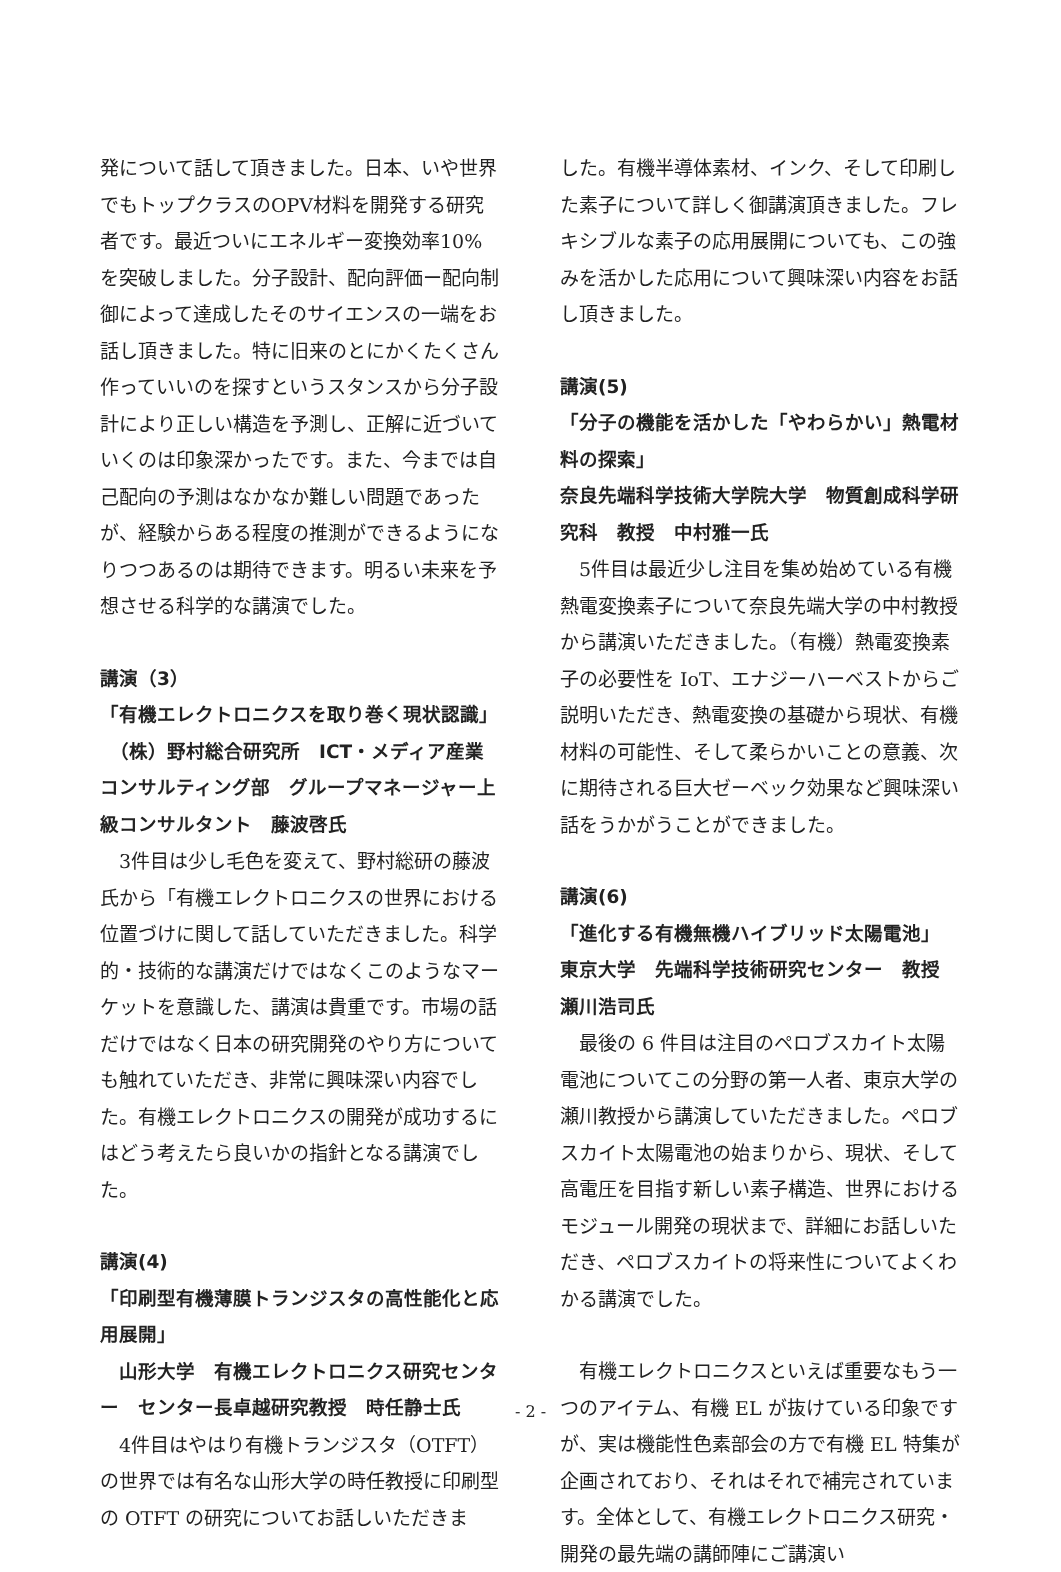発について話して頂きました。日本、いや世界でもトップクラスのOPV材料を開発する研究者です。最近ついにエネルギー変換効率10%を突破しました。分子設計、配向評価ー配向制御によって達成したそのサイエンスの一端をお話し頂きました。特に旧来のとにかくたくさん作っていいのを探すというスタンスから分子設計により正しい構造を予測し、正解に近づいていくのは印象深かったです。また、今までは自己配向の予測はなかなか難しい問題であったが、経験からある程度の推測ができるようになりつつあるのは期待できます。明るい未来を予想させる科学的な講演でした。
講演（3）
「有機エレクトロニクスを取り巻く現状認識」
　（株）野村総合研究所　ICT・メディア産業コンサルティング部　グループマネージャー上級コンサルタント　藤波啓氏
　3件目は少し毛色を変えて、野村総研の藤波氏から「有機エレクトロニクスの世界における位置づけに関して話していただきました。科学的・技術的な講演だけではなくこのようなマーケットを意識した、講演は貴重です。市場の話だけではなく日本の研究開発のやり方についても触れていただき、非常に興味深い内容でした。有機エレクトロニクスの開発が成功するにはどう考えたら良いかの指針となる講演でした。
講演(4)
「印刷型有機薄膜トランジスタの高性能化と応用展開」
　山形大学　有機エレクトロニクス研究センター　センター長卓越研究教授　時任静士氏
　4件目はやはり有機トランジスタ（OTFT）の世界では有名な山形大学の時任教授に印刷型の OTFT の研究についてお話しいただきま
した。有機半導体素材、インク、そして印刷した素子について詳しく御講演頂きました。フレキシブルな素子の応用展開についても、この強みを活かした応用について興味深い内容をお話し頂きました。
講演(5)
「分子の機能を活かした「やわらかい」熱電材料の探索」
奈良先端科学技術大学院大学　物質創成科学研究科　教授　中村雅一氏
　5件目は最近少し注目を集め始めている有機熱電変換素子について奈良先端大学の中村教授から講演いただきました。（有機）熱電変換素子の必要性を IoT、エナジーハーベストからご説明いただき、熱電変換の基礎から現状、有機材料の可能性、そして柔らかいことの意義、次に期待される巨大ゼーベック効果など興味深い話をうかがうことができました。
講演(6)
「進化する有機無機ハイブリッド太陽電池」
東京大学　先端科学技術研究センター　教授　瀬川浩司氏
　最後の 6 件目は注目のペロブスカイト太陽電池についてこの分野の第一人者、東京大学の瀬川教授から講演していただきました。ペロブスカイト太陽電池の始まりから、現状、そして高電圧を目指す新しい素子構造、世界におけるモジュール開発の現状まで、詳細にお話しいただき、ペロブスカイトの将来性についてよくわかる講演でした。
　有機エレクトロニクスといえば重要なもう一つのアイテム、有機 EL が抜けている印象ですが、実は機能性色素部会の方で有機 EL 特集が企画されており、それはそれで補完されています。全体として、有機エレクトロニクス研究・開発の最先端の講師陣にご講演い
- 2 -